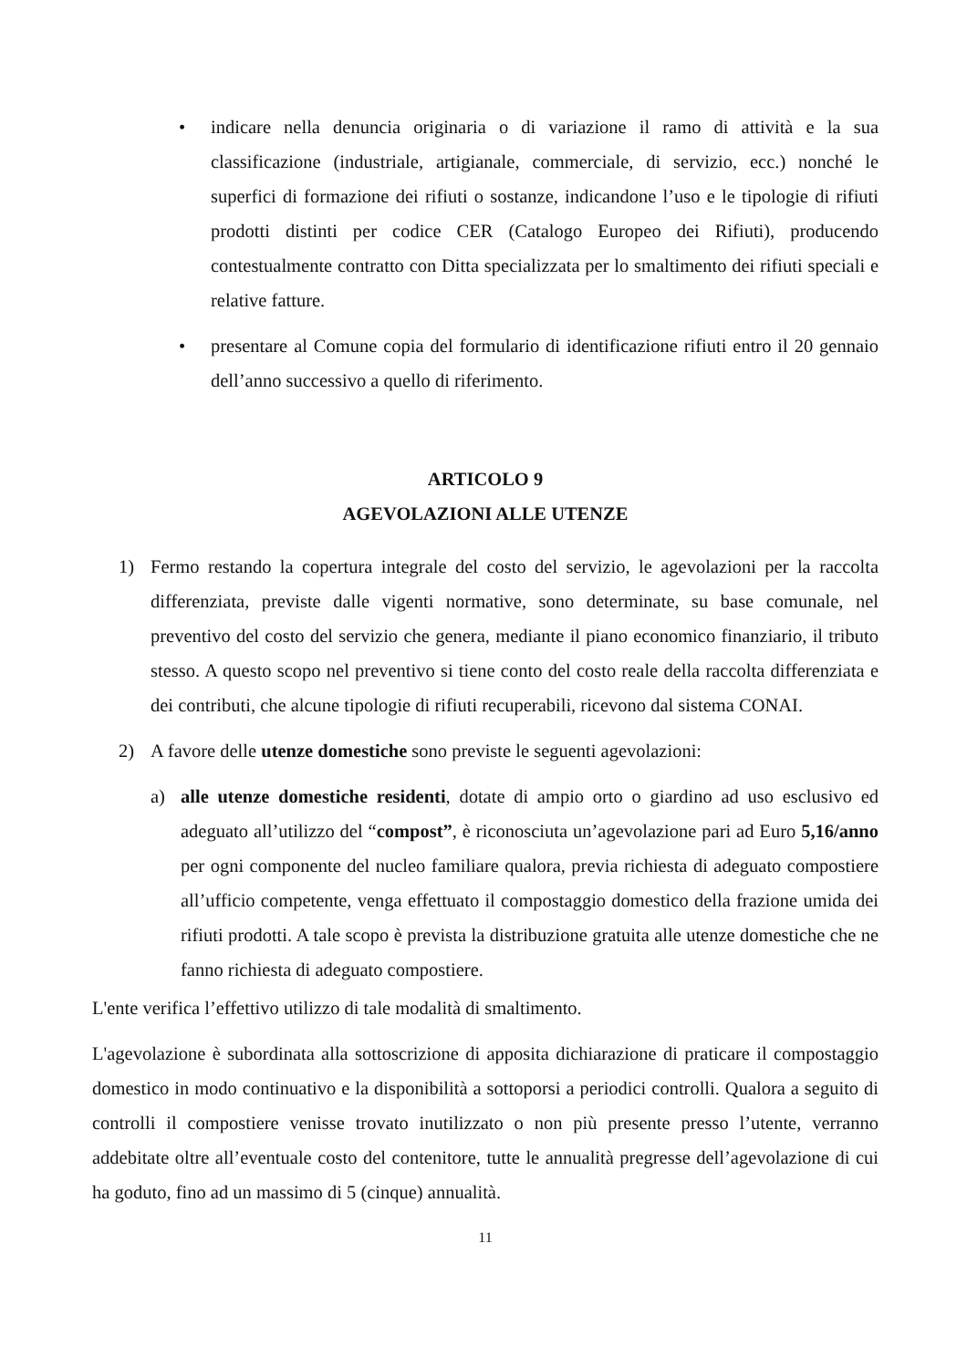• indicare nella denuncia originaria o di variazione il ramo di attività e la sua classificazione (industriale, artigianale, commerciale, di servizio, ecc.) nonché le superfici di formazione dei rifiuti o sostanze, indicandone l’uso e le tipologie di rifiuti prodotti distinti per codice CER (Catalogo Europeo dei Rifiuti), producendo contestualmente contratto con Ditta specializzata per lo smaltimento dei rifiuti speciali e relative fatture.
• presentare al Comune copia del formulario di identificazione rifiuti entro il 20 gennaio dell’anno successivo a quello di riferimento.
ARTICOLO 9
AGEVOLAZIONI ALLE UTENZE
1) Fermo restando la copertura integrale del costo del servizio, le agevolazioni per la raccolta differenziata, previste dalle vigenti normative, sono determinate, su base comunale, nel preventivo del costo del servizio che genera, mediante il piano economico finanziario, il tributo stesso. A questo scopo nel preventivo si tiene conto del costo reale della raccolta differenziata e dei contributi, che alcune tipologie di rifiuti recuperabili, ricevono dal sistema CONAI.
2) A favore delle utenze domestiche sono previste le seguenti agevolazioni:
a) alle utenze domestiche residenti, dotate di ampio orto o giardino ad uso esclusivo ed adeguato all’utilizzo del “compost”, è riconosciuta un’agevolazione pari ad Euro 5,16/anno per ogni componente del nucleo familiare qualora, previa richiesta di adeguato compostiere all’ufficio competente, venga effettuato il compostaggio domestico della frazione umida dei rifiuti prodotti. A tale scopo è prevista la distribuzione gratuita alle utenze domestiche che ne fanno richiesta di adeguato compostiere.
L'ente verifica l’effettivo utilizzo di tale modalità di smaltimento.
L'agevolazione è subordinata alla sottoscrizione di apposita dichiarazione di praticare il compostaggio domestico in modo continuativo e la disponibilità a sottoporsi a periodici controlli. Qualora a seguito di controlli il compostiere venisse trovato inutilizzato o non più presente presso l’utente, verranno addebitate oltre all’eventuale costo del contenitore, tutte le annualità pregresse dell’agevolazione di cui ha goduto, fino ad un massimo di 5 (cinque) annualità.
11